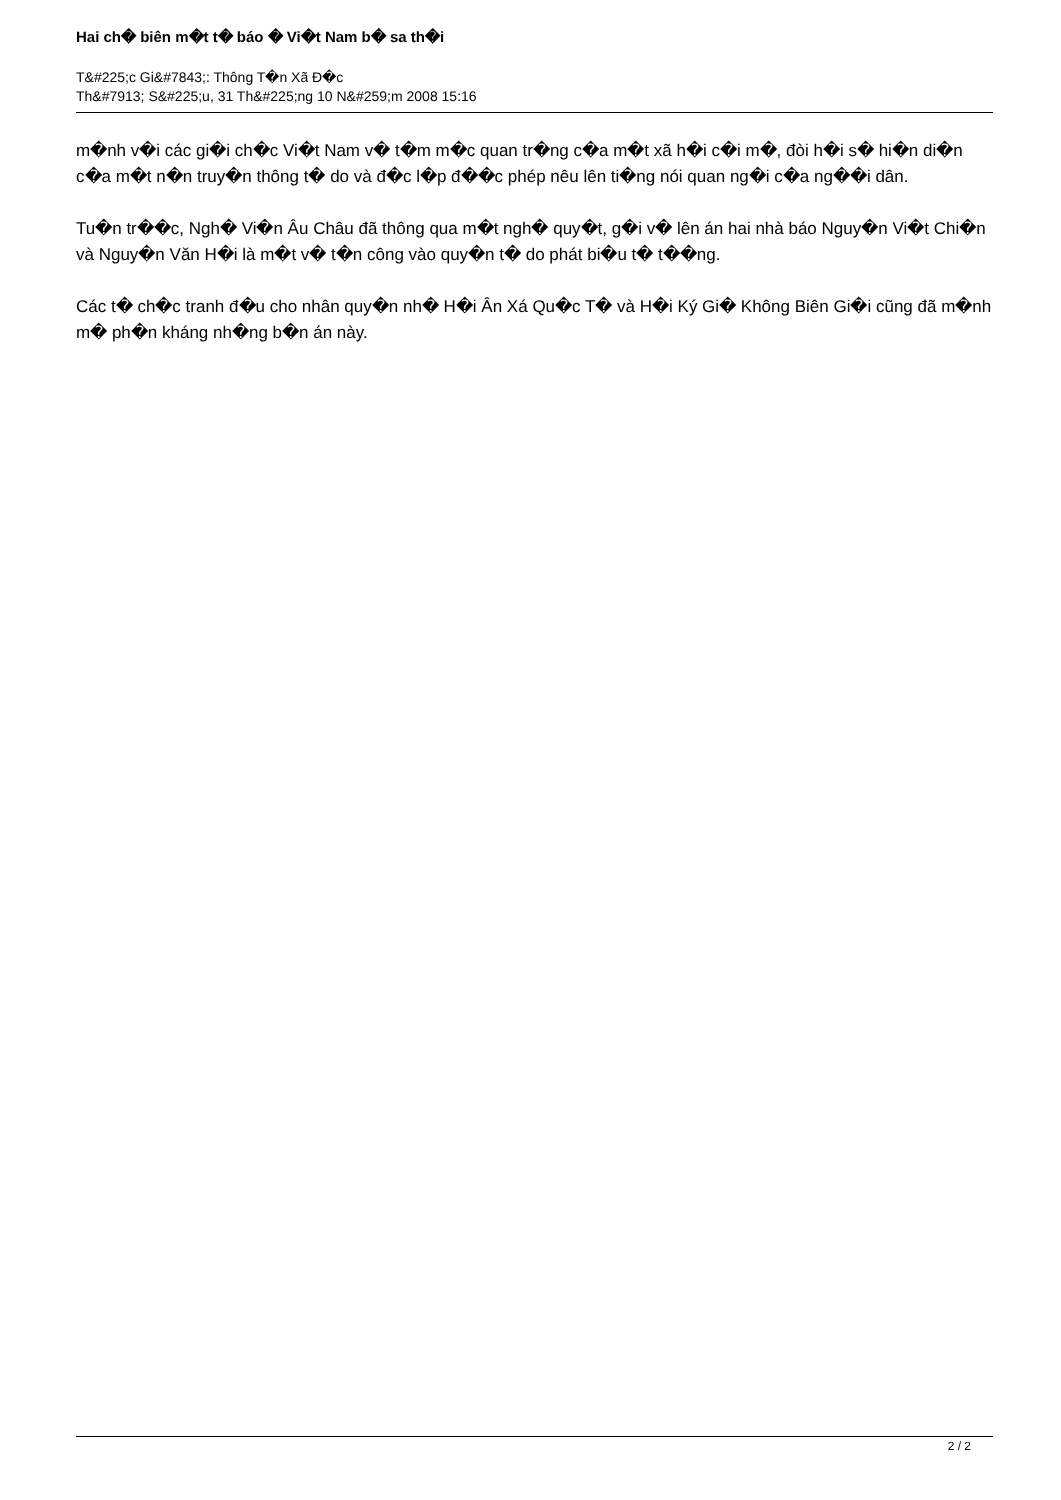Hai ch� biên m�t t� báo � Vi�t Nam b� sa th�i
T&#225;c Gi&#7843;: Thông T�n Xã Đ�c
Th&#7913; S&#225;u, 31 Th&#225;ng 10 N&#259;m 2008 15:16
m�nh v�i các gi�i ch�c Vi�t Nam v� t�m m�c quan tr�ng c�a m�t xã h�i c�i m�, đòi h�i s� hi�n di�n c�a m�t n�n truy�n thông t� do và đ�c l�p đ��c phép nêu lên ti�ng nói quan ng�i c�a ng��i dân.
Tu�n tr��c, Ngh� Vi�n Âu Châu đã thông qua m�t ngh� quy�t, g�i v� lên án hai nhà báo Nguy�n Vi�t Chi�n và Nguy�n Văn H�i là m�t v� t�n công vào quy�n t� do phát bi�u t� t��ng.
Các t� ch�c tranh đ�u cho nhân quy�n nh� H�i Ân Xá Qu�c T� và H�i Ký Gi� Không Biên Gi�i cũng đã m�nh m� ph�n kháng nh�ng b�n án này.
2 / 2